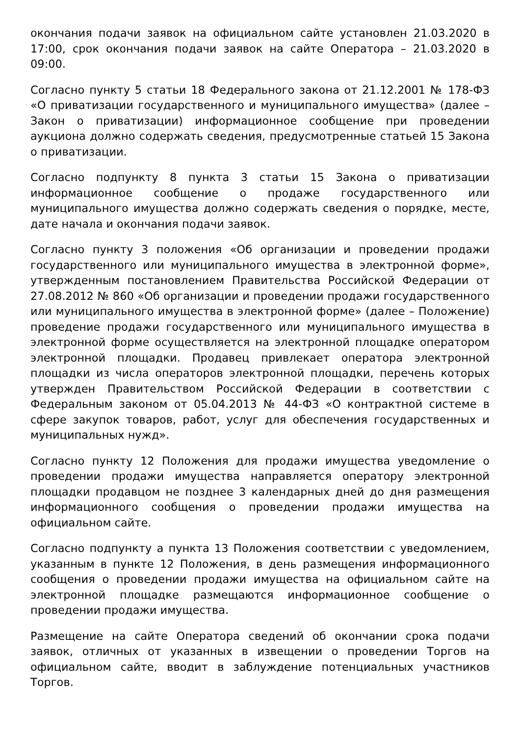окончания подачи заявок на официальном сайте установлен 21.03.2020 в 17:00, срок окончания подачи заявок на сайте Оператора – 21.03.2020 в 09:00.
Согласно пункту 5 статьи 18 Федерального закона от 21.12.2001 № 178-ФЗ «О приватизации государственного и муниципального имущества» (далее – Закон о приватизации) информационное сообщение при проведении аукциона должно содержать сведения, предусмотренные статьей 15 Закона о приватизации.
Согласно подпункту 8 пункта 3 статьи 15 Закона о приватизации информационное сообщение о продаже государственного или муниципального имущества должно содержать сведения о порядке, месте, дате начала и окончания подачи заявок.
Согласно пункту 3 положения «Об организации и проведении продажи государственного или муниципального имущества в электронной форме», утвержденным постановлением Правительства Российской Федерации от 27.08.2012 № 860 «Об организации и проведении продажи государственного или муниципального имущества в электронной форме» (далее – Положение) проведение продажи государственного или муниципального имущества в электронной форме осуществляется на электронной площадке оператором электронной площадки. Продавец привлекает оператора электронной площадки из числа операторов электронной площадки, перечень которых утвержден Правительством Российской Федерации в соответствии с Федеральным законом от 05.04.2013 № 44-ФЗ «О контрактной системе в сфере закупок товаров, работ, услуг для обеспечения государственных и муниципальных нужд».
Согласно пункту 12 Положения для продажи имущества уведомление о проведении продажи имущества направляется оператору электронной площадки продавцом не позднее 3 календарных дней до дня размещения информационного сообщения о проведении продажи имущества на официальном сайте.
Согласно подпункту а пункта 13 Положения соответствии с уведомлением, указанным в пункте 12 Положения, в день размещения информационного сообщения о проведении продажи имущества на официальном сайте на электронной площадке размещаются информационное сообщение о проведении продажи имущества.
Размещение на сайте Оператора сведений об окончании срока подачи заявок, отличных от указанных в извещении о проведении Торгов на официальном сайте, вводит в заблуждение потенциальных участников Торгов.